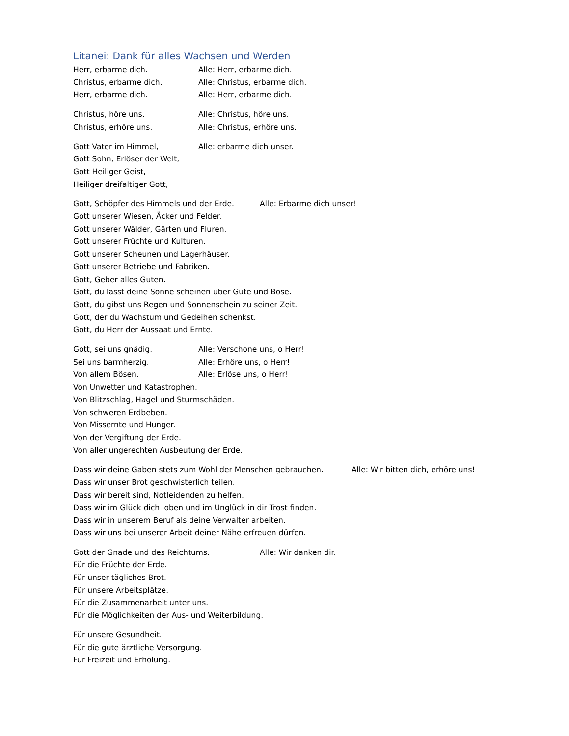Litanei: Dank für alles Wachsen und Werden
Herr, erbarme dich. Alle: Herr, erbarme dich.
Christus, erbarme dich. Alle: Christus, erbarme dich.
Herr, erbarme dich. Alle: Herr, erbarme dich.
Christus, höre uns. Alle: Christus, höre uns.
Christus, erhöre uns. Alle: Christus, erhöre uns.
Gott Vater im Himmel, Alle: erbarme dich unser.
Gott Sohn, Erlöser der Welt,
Gott Heiliger Geist,
Heiliger dreifaltiger Gott,
Gott, Schöpfer des Himmels und der Erde. Alle: Erbarme dich unser!
Gott unserer Wiesen, Äcker und Felder.
Gott unserer Wälder, Gärten und Fluren.
Gott unserer Früchte und Kulturen.
Gott unserer Scheunen und Lagerhäuser.
Gott unserer Betriebe und Fabriken.
Gott, Geber alles Guten.
Gott, du lässt deine Sonne scheinen über Gute und Böse.
Gott, du gibst uns Regen und Sonnenschein zu seiner Zeit.
Gott, der du Wachstum und Gedeihen schenkst.
Gott, du Herr der Aussaat und Ernte.
Gott, sei uns gnädig. Alle: Verschone uns, o Herr!
Sei uns barmherzig. Alle: Erhöre uns, o Herr!
Von allem Bösen. Alle: Erlöse uns, o Herr!
Von Unwetter und Katastrophen.
Von Blitzschlag, Hagel und Sturmschäden.
Von schweren Erdbeben.
Von Missernte und Hunger.
Von der Vergiftung der Erde.
Von aller ungerechten Ausbeutung der Erde.
Dass wir deine Gaben stets zum Wohl der Menschen gebrauchen. Alle: Wir bitten dich, erhöre uns!
Dass wir unser Brot geschwisterlich teilen.
Dass wir bereit sind, Notleidenden zu helfen.
Dass wir im Glück dich loben und im Unglück in dir Trost finden.
Dass wir in unserem Beruf als deine Verwalter arbeiten.
Dass wir uns bei unserer Arbeit deiner Nähe erfreuen dürfen.
Gott der Gnade und des Reichtums. Alle: Wir danken dir.
Für die Früchte der Erde.
Für unser tägliches Brot.
Für unsere Arbeitsplätze.
Für die Zusammenarbeit unter uns.
Für die Möglichkeiten der Aus- und Weiterbildung.
Für unsere Gesundheit.
Für die gute ärztliche Versorgung.
Für Freizeit und Erholung.